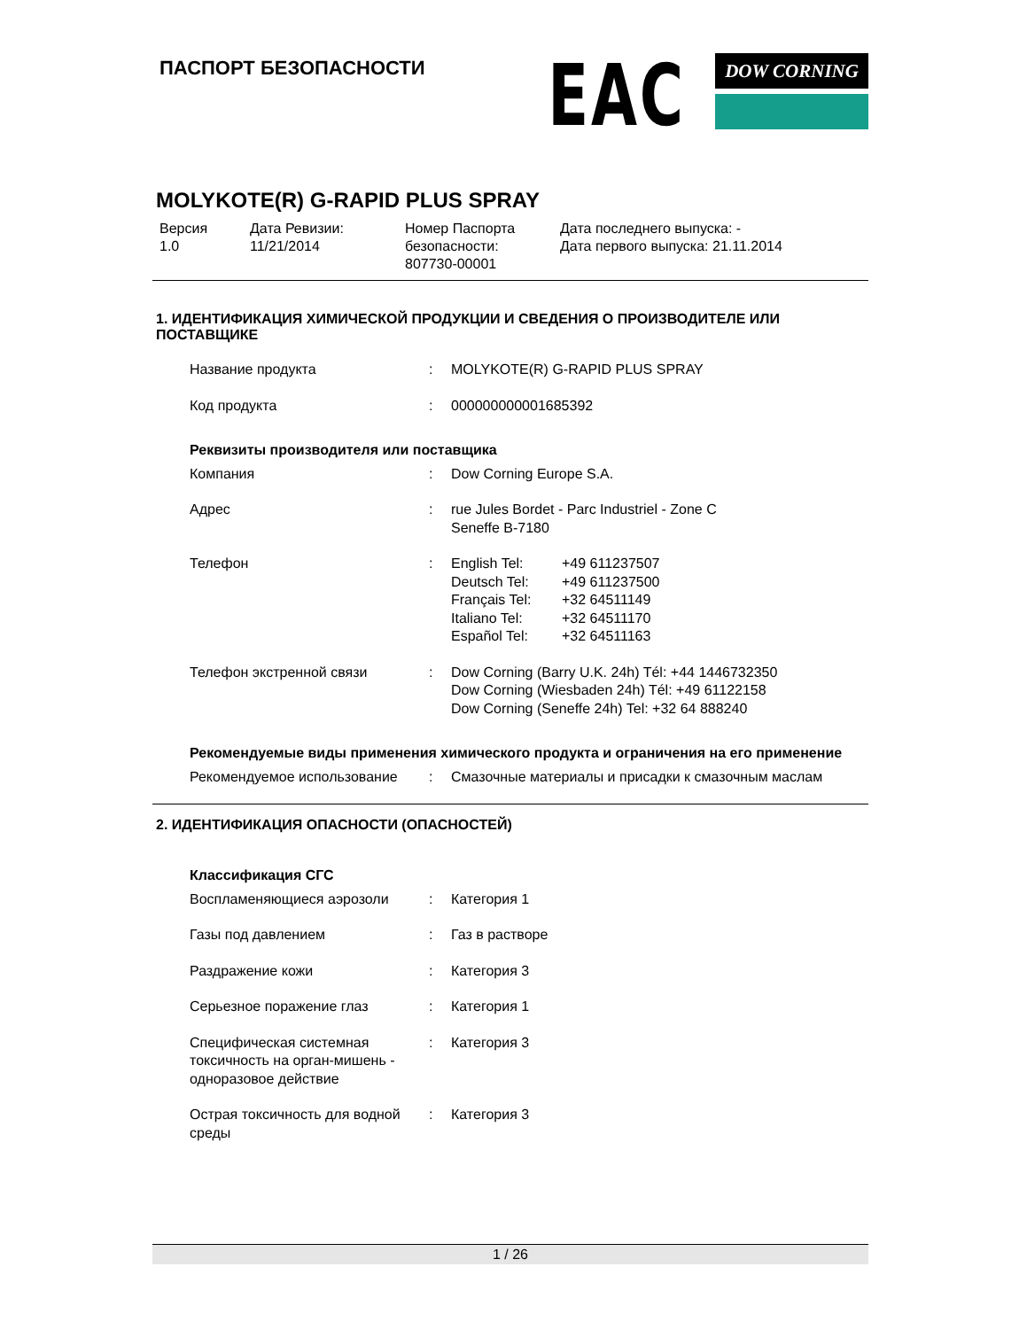ПАСПОРТ БЕЗОПАСНОСТИ
EAC
DOW CORNING
MOLYKOTE(R) G-RAPID PLUS SPRAY
Версия
1.0
Дата Ревизии:
11/21/2014
Номер Паспорта
безопасности:
807730-00001
Дата последнего выпуска: -
Дата первого выпуска: 21.11.2014
1. ИДЕНТИФИКАЦИЯ ХИМИЧЕСКОЙ ПРОДУКЦИИ И СВЕДЕНИЯ О ПРОИЗВОДИТЕЛЕ ИЛИ ПОСТАВЩИКЕ
Название продукта : MOLYKOTE(R) G-RAPID PLUS SPRAY
Код продукта : 000000000001685392
Реквизиты производителя или поставщика
Компания : Dow Corning Europe S.A.
Адрес : rue Jules Bordet - Parc Industriel - Zone C
Seneffe B-7180
Телефон :
| English Tel: | +49 611237507 |
| Deutsch Tel: | +49 611237500 |
| Français Tel: | +32 64511149 |
| Italiano Tel: | +32 64511170 |
| Español Tel: | +32 64511163 |
Телефон экстренной связи : Dow Corning (Barry U.K. 24h) Tél: +44 1446732350
Dow Corning (Wiesbaden 24h) Tél: +49 61122158
Dow Corning (Seneffe 24h) Tel: +32 64 888240
Рекомендуемые виды применения химического продукта и ограничения на его при­менение
Рекомендуемое использо­вание
: Смазочные материалы и присадки к смазочным маслам
2. ИДЕНТИФИКАЦИЯ ОПАСНОСТИ (ОПАСНОСТЕЙ)
Классификация СГС
Воспламеняющиеся аэро­золи : Категория 1
Газы под давлением : Газ в растворе
Раздражение кожи : Категория 3
Серьезное поражение глаз : Категория 1
Специфическая системная токсичность на орган-мишень - одноразовое дей­ствие
: Категория 3
Острая токсичность для водной среды
: Категория 3
1 / 26